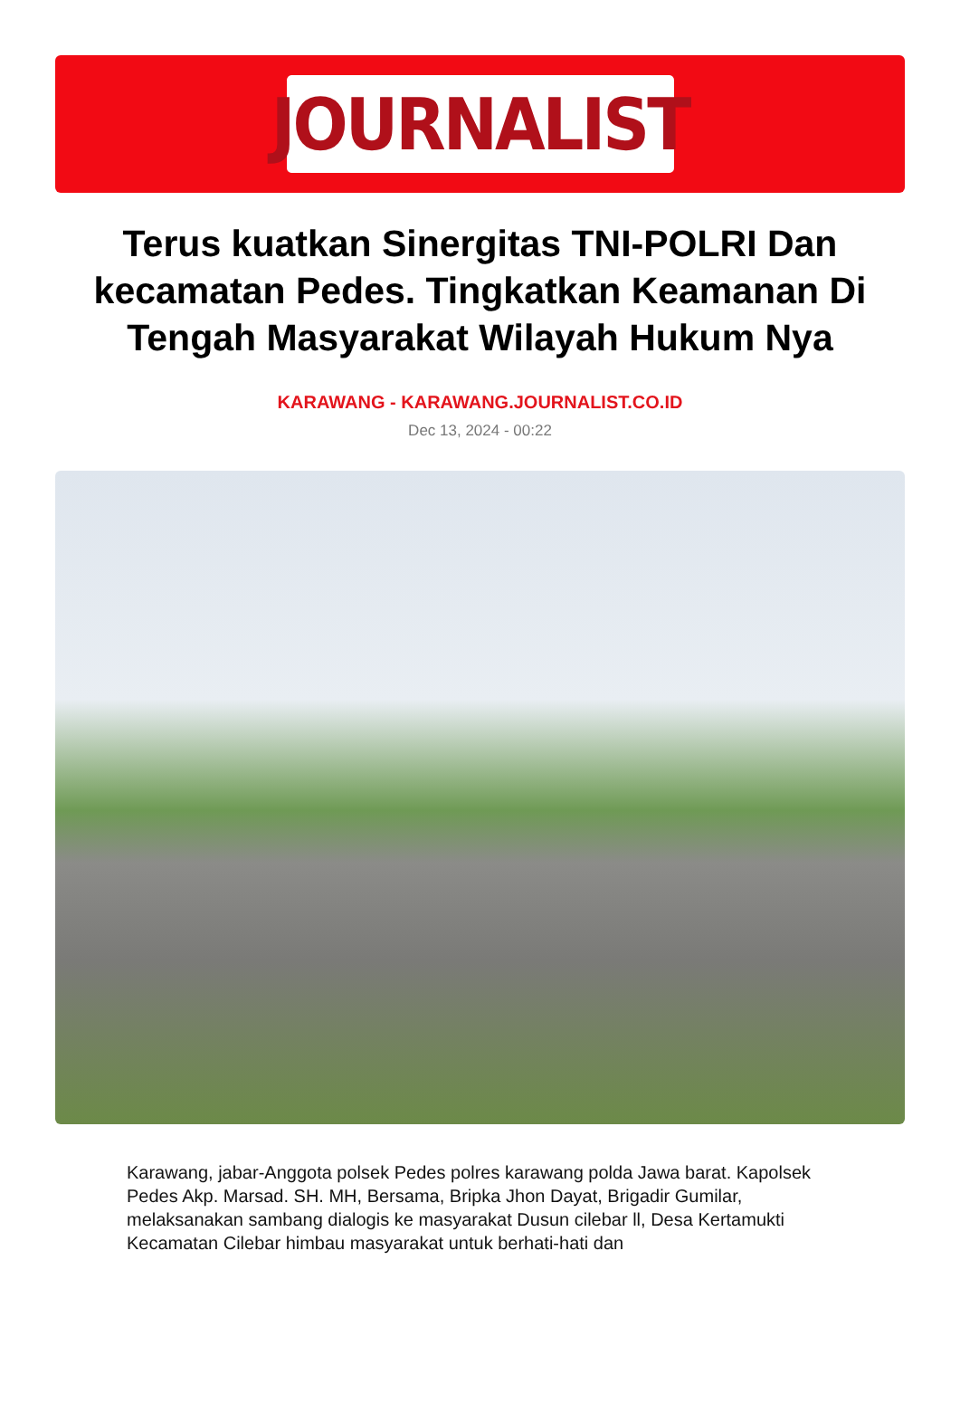JOURNALIST
Terus kuatkan Sinergitas TNI-POLRI Dan kecamatan Pedes. Tingkatkan Keamanan Di Tengah Masyarakat Wilayah Hukum Nya
KARAWANG - KARAWANG.JOURNALIST.CO.ID
Dec 13, 2024 - 00:22
Karawang, jabar-Anggota polsek Pedes polres karawang polda Jawa barat. Kapolsek Pedes Akp. Marsad. SH. MH, Bersama, Bripka Jhon Dayat, Brigadir Gumilar, melaksanakan sambang dialogis ke masyarakat Dusun cilebar ll, Desa Kertamukti Kecamatan Cilebar himbau masyarakat untuk berhati-hati dan